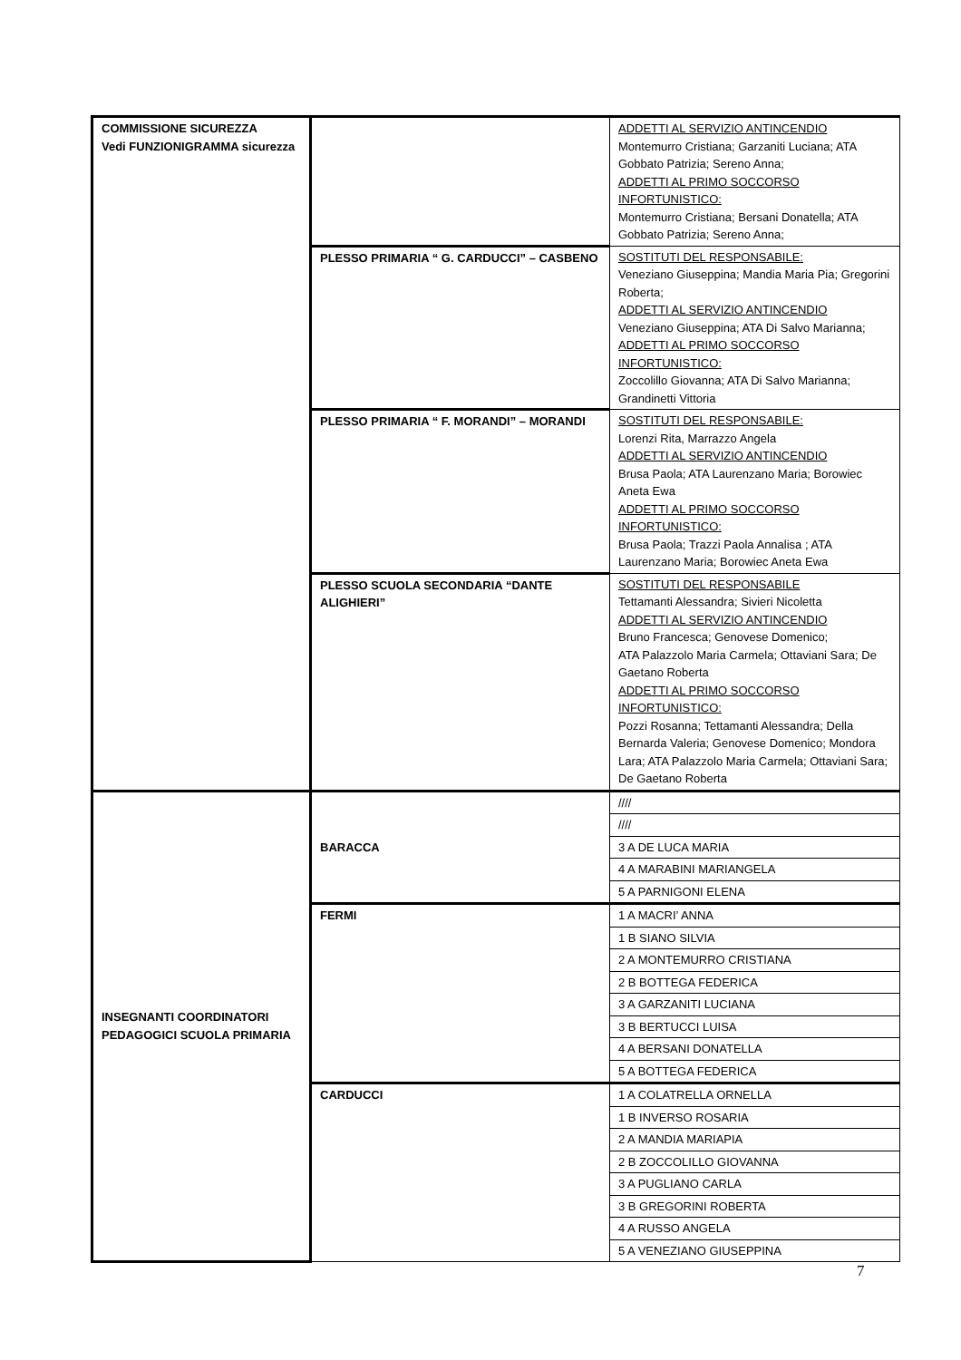| COMMISSIONE SICUREZZA Vedi FUNZIONIGRAMMA sicurezza | | ADDETTI AL SERVIZIO ANTINCENDIO Montemurro Cristiana; Garzaniti Luciana; ATA Gobbato Patrizia; Sereno Anna; ADDETTI AL PRIMO SOCCORSO INFORTUNISTICO: Montemurro Cristiana; Bersani Donatella; ATA Gobbato Patrizia; Sereno Anna; |
| | PLESSO PRIMARIA “ G. CARDUCCI” – CASBENO | SOSTITUTI DEL RESPONSABILE: Veneziano Giuseppina; Mandia Maria Pia; Gregorini Roberta; ADDETTI AL SERVIZIO ANTINCENDIO Veneziano Giuseppina; ATA Di Salvo Marianna; ADDETTI AL PRIMO SOCCORSO INFORTUNISTICO: Zoccolillo Giovanna; ATA Di Salvo Marianna; Grandinetti Vittoria |
| | PLESSO PRIMARIA “ F. MORANDI” – MORANDI | SOSTITUTI DEL RESPONSABILE: Lorenzi Rita, Marrazzo Angela ADDETTI AL SERVIZIO ANTINCENDIO Brusa Paola; ATA Laurenzano Maria; Borowiec Aneta Ewa ADDETTI AL PRIMO SOCCORSO INFORTUNISTICO: Brusa Paola; Trazzi Paola Annalisa ; ATA Laurenzano Maria; Borowiec Aneta Ewa |
| | PLESSO SCUOLA SECONDARIA “DANTE ALIGHIERI” | SOSTITUTI DEL RESPONSABILE Tettamanti Alessandra; Sivieri Nicoletta ADDETTI AL SERVIZIO ANTINCENDIO Bruno Francesca; Genovese Domenico; ATA Palazzolo Maria Carmela; Ottaviani Sara; De Gaetano Roberta ADDETTI AL PRIMO SOCCORSO INFORTUNISTICO: Pozzi Rosanna; Tettamanti Alessandra; Della Bernarda Valeria; Genovese Domenico; Mondora Lara; ATA Palazzolo Maria Carmela; Ottaviani Sara; De Gaetano Roberta |
| INSEGNANTI COORDINATORI PEDAGOGICI SCUOLA PRIMARIA | BARACCA | //// |
| | | //// |
| | | 3 A DE LUCA MARIA |
| | | 4 A MARABINI MARIANGELA |
| | | 5 A PARNIGONI ELENA |
| | FERMI | 1 A MACRI’ ANNA |
| | | 1 B SIANO SILVIA |
| | | 2 A MONTEMURRO CRISTIANA |
| | | 2 B BOTTEGA FEDERICA |
| | | 3 A GARZANITI LUCIANA |
| | | 3 B BERTUCCI LUISA |
| | | 4 A BERSANI DONATELLA |
| | | 5 A BOTTEGA FEDERICA |
| | CARDUCCI | 1 A COLATRELLA ORNELLA |
| | | 1 B INVERSO ROSARIA |
| | | 2 A MANDIA MARIAPIA |
| | | 2 B ZOCCOLILLO GIOVANNA |
| | | 3 A PUGLIANO CARLA |
| | | 3 B GREGORINI ROBERTA |
| | | 4 A RUSSO ANGELA |
| | | 5 A VENEZIANO GIUSEPPINA |
7